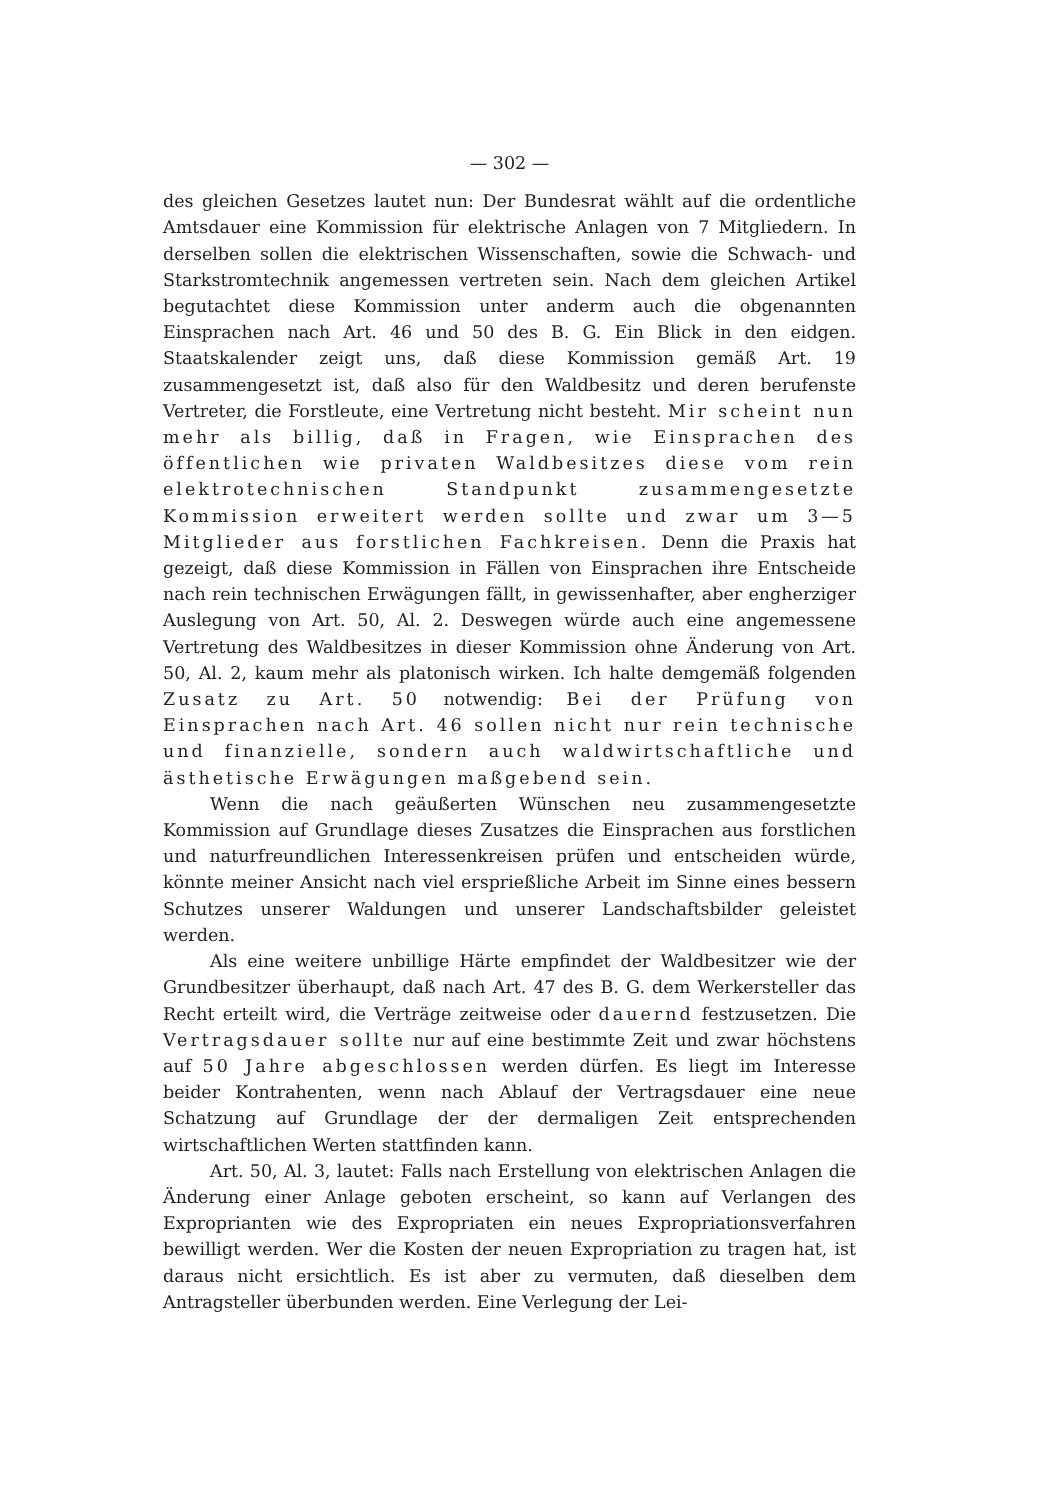— 302 —
des gleichen Gesetzes lautet nun: Der Bundesrat wählt auf die ordentliche Amtsdauer eine Kommission für elektrische Anlagen von 7 Mitgliedern. In derselben sollen die elektrischen Wissenschaften, sowie die Schwach- und Starkstromtechnik angemessen vertreten sein. Nach dem gleichen Artikel begutachtet diese Kommission unter anderm auch die obgenannten Einsprachen nach Art. 46 und 50 des B. G. Ein Blick in den eidgen. Staatskalender zeigt uns, daß diese Kommission gemäß Art. 19 zusammengesetzt ist, daß also für den Waldbesitz und deren berufenste Vertreter, die Forstleute, eine Vertretung nicht besteht. Mir scheint nun mehr als billig, daß in Fragen, wie Einsprachen des öffentlichen wie privaten Waldbesitzes diese vom rein elektrotechnischen Standpunkt zusammengesetzte Kommission erweitert werden sollte und zwar um 3—5 Mitglieder aus forstlichen Fachkreisen. Denn die Praxis hat gezeigt, daß diese Kommission in Fällen von Einsprachen ihre Entscheide nach rein technischen Erwägungen fällt, in gewissenhafter, aber engherziger Auslegung von Art. 50, Al. 2. Deswegen würde auch eine angemessene Vertretung des Waldbesitzes in dieser Kommission ohne Änderung von Art. 50, Al. 2, kaum mehr als platonisch wirken. Ich halte demgemäß folgenden Zusatz zu Art. 50 notwendig: Bei der Prüfung von Einsprachen nach Art. 46 sollen nicht nur rein technische und finanzielle, sondern auch waldwirtschaftliche und ästhetische Erwägungen maßgebend sein.
Wenn die nach geäußerten Wünschen neu zusammengesetzte Kommission auf Grundlage dieses Zusatzes die Einsprachen aus forstlichen und naturfreundlichen Interessenkreisen prüfen und entscheiden würde, könnte meiner Ansicht nach viel ersprießliche Arbeit im Sinne eines bessern Schutzes unserer Waldungen und unserer Landschaftsbilder geleistet werden.
Als eine weitere unbillige Härte empfindet der Waldbesitzer wie der Grundbesitzer überhaupt, daß nach Art. 47 des B. G. dem Werkersteller das Recht erteilt wird, die Verträge zeitweise oder dauernd festzusetzen. Die Vertragsdauer sollte nur auf eine bestimmte Zeit und zwar höchstens auf 50 Jahre abgeschlossen werden dürfen. Es liegt im Interesse beider Kontrahenten, wenn nach Ablauf der Vertragsdauer eine neue Schatzung auf Grundlage der der dermaligen Zeit entsprechenden wirtschaftlichen Werten stattfinden kann.
Art. 50, Al. 3, lautet: Falls nach Erstellung von elektrischen Anlagen die Änderung einer Anlage geboten erscheint, so kann auf Verlangen des Exproprianten wie des Expropriaten ein neues Expropriationsverfahren bewilligt werden. Wer die Kosten der neuen Expropriation zu tragen hat, ist daraus nicht ersichtlich. Es ist aber zu vermuten, daß dieselben dem Antragsteller überbunden werden. Eine Verlegung der Lei-